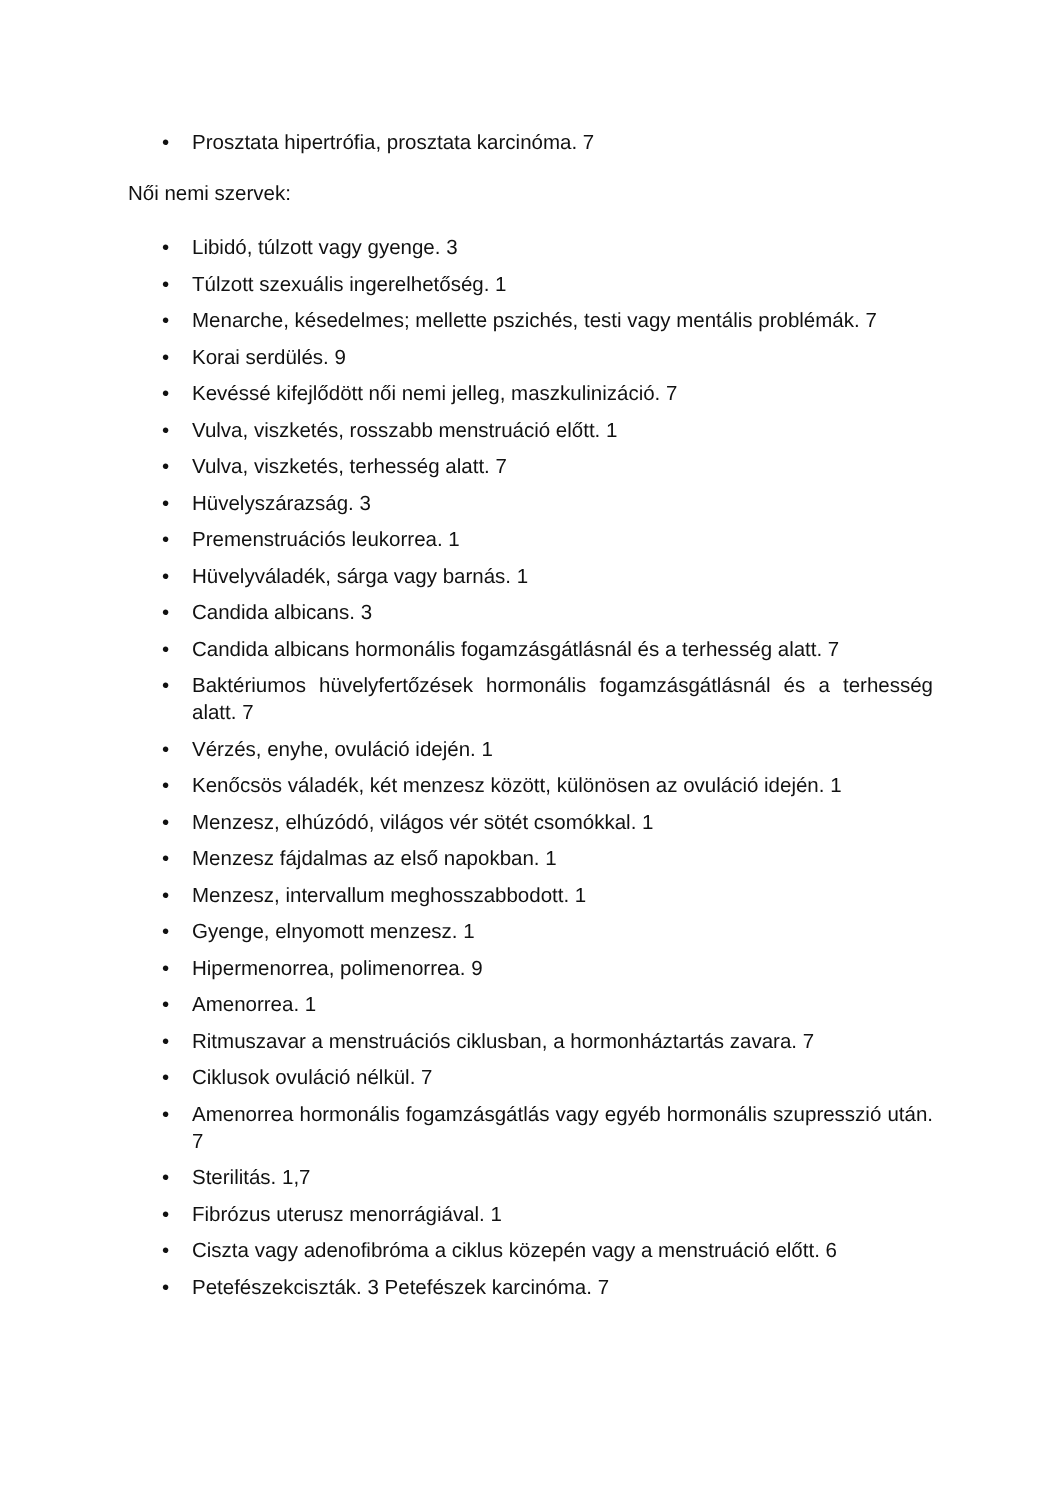• Prosztata hipertrófia, prosztata karcinóma. 7
Női nemi szervek:
• Libidó, túlzott vagy gyenge. 3
• Túlzott szexuális ingerelhetőség. 1
• Menarche, késedelmes; mellette pszichés, testi vagy mentális problémák. 7
• Korai serdülés. 9
• Kevéssé kifejlődött női nemi jelleg, maszkulinizáció. 7
• Vulva, viszketés, rosszabb menstruáció előtt. 1
• Vulva, viszketés, terhesség alatt. 7
• Hüvelyszárazság. 3
• Premenstruációs leukorrea. 1
• Hüvelyváladék, sárga vagy barnás. 1
• Candida albicans. 3
• Candida albicans hormonális fogamzásgátlásnál és a terhesség alatt. 7
• Baktériumos hüvelyfertőzések hormonális fogamzásgátlásnál és a terhesség alatt. 7
• Vérzés, enyhe, ovuláció idején. 1
• Kenőcsös váladék, két menzesz között, különösen az ovuláció idején. 1
• Menzesz, elhúzódó, világos vér sötét csomókkal. 1
• Menzesz fájdalmas az első napokban. 1
• Menzesz, intervallum meghosszabbodott. 1
• Gyenge, elnyomott menzesz. 1
• Hipermenorrea, polimenorrea. 9
• Amenorrea. 1
• Ritmuszavar a menstruációs ciklusban, a hormonháztartás zavara. 7
• Ciklusok ovuláció nélkül. 7
• Amenorrea hormonális fogamzásgátlás vagy egyéb hormonális szupresszió után. 7
• Sterilitás. 1,7
• Fibrózus uterusz menorrágiával. 1
• Ciszta vagy adenofibróma a ciklus közepén vagy a menstruáció előtt. 6
• Petefészekciszták. 3 Petefészek karcinóma. 7